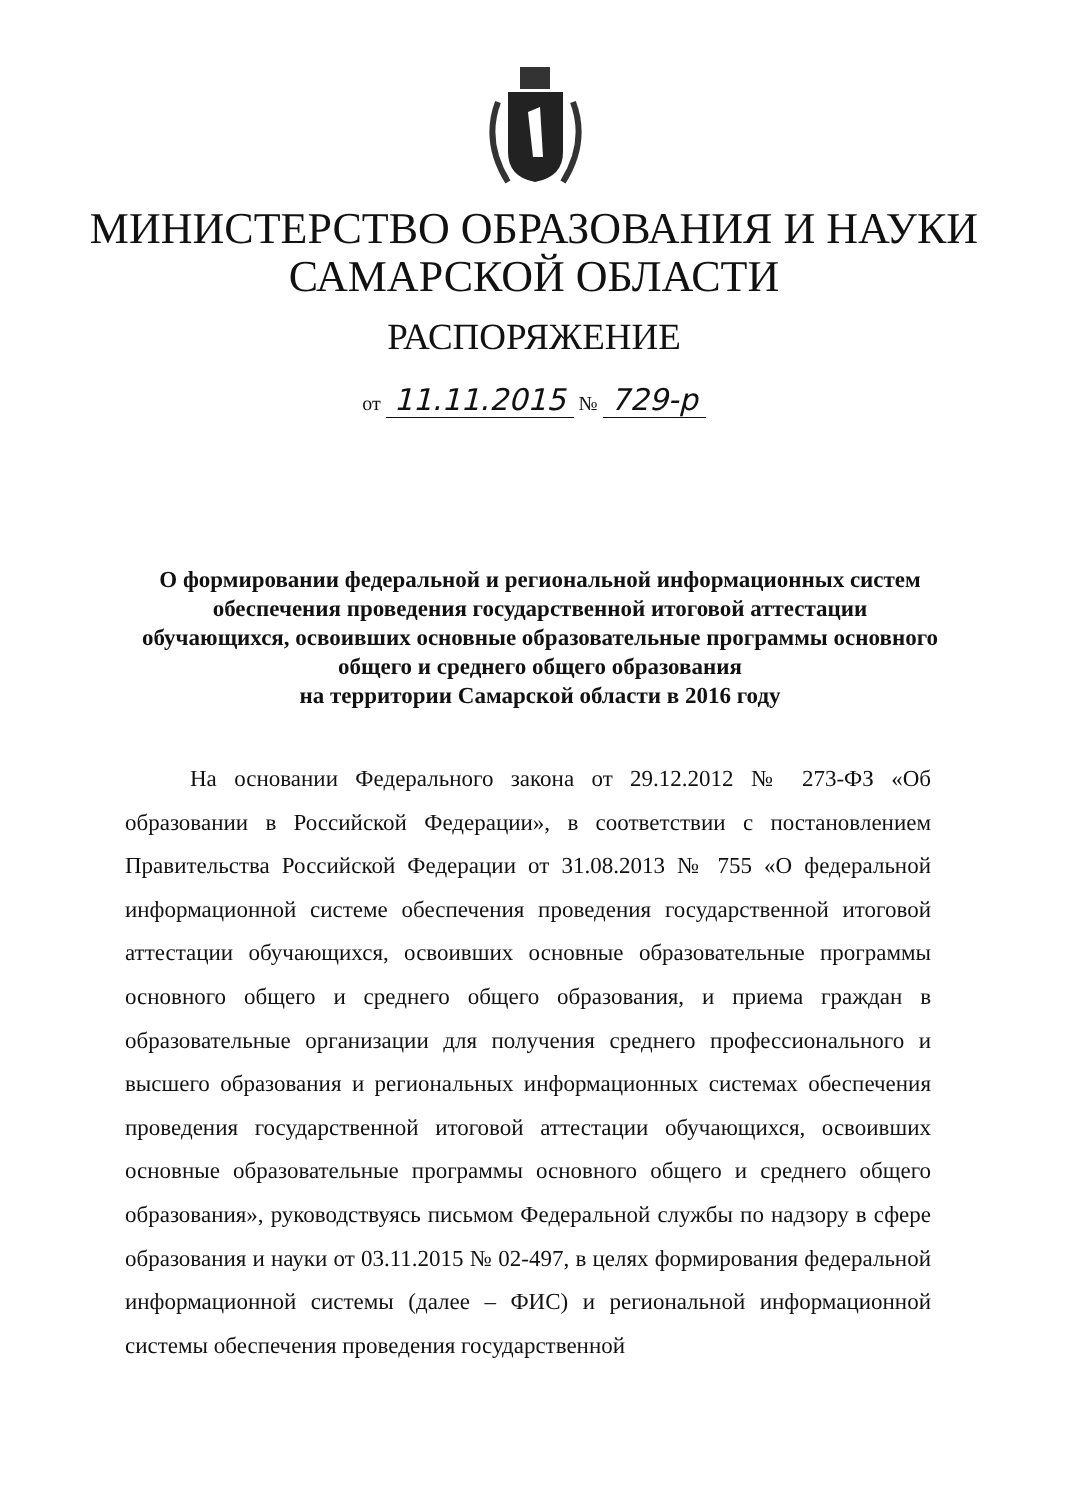МИНИСТЕРСТВО ОБРАЗОВАНИЯ И НАУКИ
САМАРСКОЙ ОБЛАСТИ
РАСПОРЯЖЕНИЕ
от 11.11.2015 № 729-р
О формировании федеральной и региональной информационных систем обеспечения проведения государственной итоговой аттестации обучающихся, освоивших основные образовательные программы основного общего и среднего общего образования
на территории Самарской области в 2016 году
На основании Федерального закона от 29.12.2012 № 273-ФЗ «Об образовании в Российской Федерации», в соответствии с постановлением Правительства Российской Федерации от 31.08.2013 № 755 «О федеральной информационной системе обеспечения проведения государственной итоговой аттестации обучающихся, освоивших основные образовательные программы основного общего и среднего общего образования, и приема граждан в образовательные организации для получения среднего профессионального и высшего образования и региональных информационных системах обеспечения проведения государственной итоговой аттестации обучающихся, освоивших основные образовательные программы основного общего и среднего общего образования», руководствуясь письмом Федеральной службы по надзору в сфере образования и науки от 03.11.2015 № 02-497, в целях формирования федеральной информационной системы (далее – ФИС) и региональной информационной системы обеспечения проведения государственной